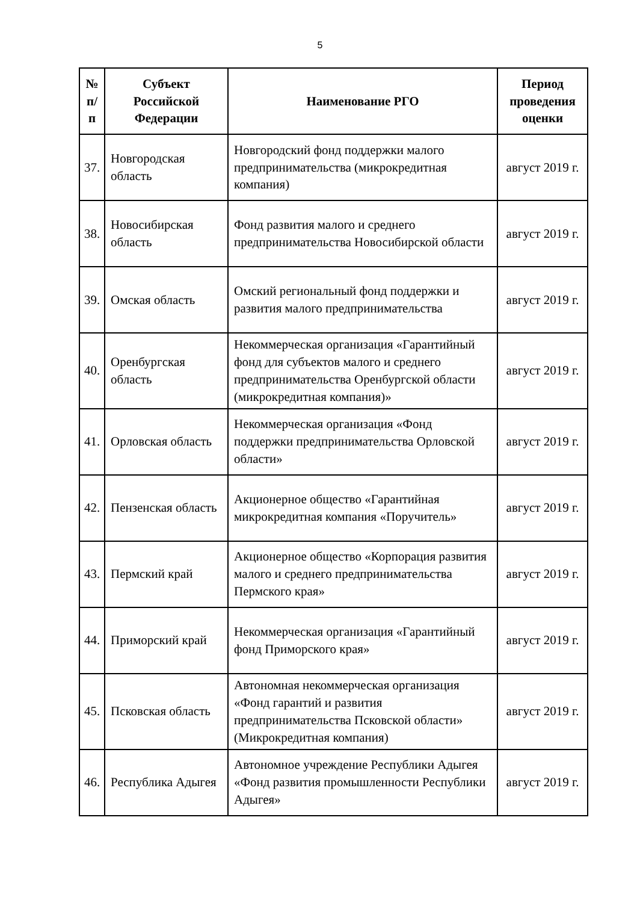5
| № п/п | Субъект Российской Федерации | Наименование РГО | Период проведения оценки |
| --- | --- | --- | --- |
| 37. | Новгородская область | Новгородский фонд поддержки малого предпринимательства (микрокредитная компания) | август 2019 г. |
| 38. | Новосибирская область | Фонд развития малого и среднего предпринимательства Новосибирской области | август 2019 г. |
| 39. | Омская область | Омский региональный фонд поддержки и развития малого предпринимательства | август 2019 г. |
| 40. | Оренбургская область | Некоммерческая организация «Гарантийный фонд для субъектов малого и среднего предпринимательства Оренбургской области (микрокредитная компания)» | август 2019 г. |
| 41. | Орловская область | Некоммерческая организация «Фонд поддержки предпринимательства Орловской области» | август 2019 г. |
| 42. | Пензенская область | Акционерное общество «Гарантийная микрокредитная компания «Поручитель» | август 2019 г. |
| 43. | Пермский край | Акционерное общество «Корпорация развития малого и среднего предпринимательства Пермского края» | август 2019 г. |
| 44. | Приморский край | Некоммерческая организация «Гарантийный фонд Приморского края» | август 2019 г. |
| 45. | Псковская область | Автономная некоммерческая организация «Фонд гарантий и развития предпринимательства Псковской области» (Микрокредитная компания) | август 2019 г. |
| 46. | Республика Адыгея | Автономное учреждение Республики Адыгея «Фонд развития промышленности Республики Адыгея» | август 2019 г. |